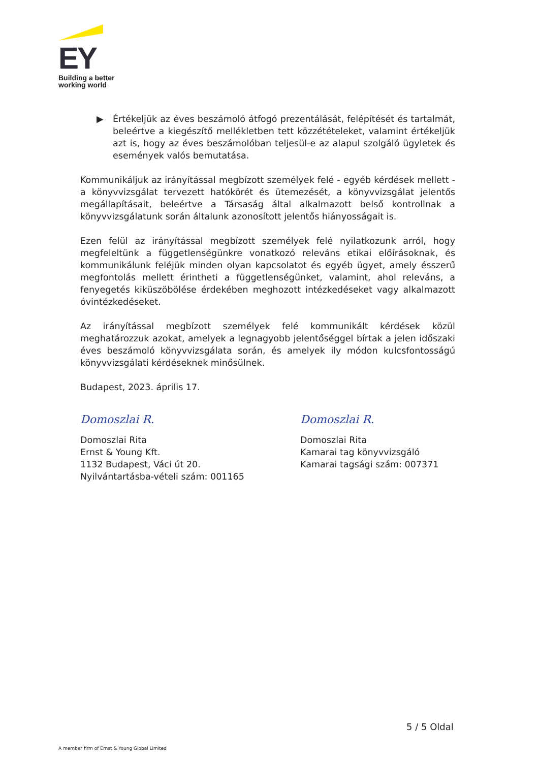EY
Building a better
working world
▶ Értékeljük az éves beszámoló átfogó prezentálását, felépítését és tartalmát, beleértve a kiegészítő mellékletben tett közzétételeket, valamint értékeljük azt is, hogy az éves beszámolóban teljesül-e az alapul szolgáló ügyletek és események valós bemutatása.
Kommunikáljuk az irányítással megbízott személyek felé - egyéb kérdések mellett - a könyvvizsgálat tervezett hatókörét és ütemezését, a könyvvizsgálat jelentős megállapításait, beleértve a Társaság által alkalmazott belső kontrollnak a könyvvizsgálatunk során általunk azonosított jelentős hiányosságait is.
Ezen felül az irányítással megbízott személyek felé nyilatkozunk arról, hogy megfeleltünk a függetlenségünkre vonatkozó releváns etikai előírásoknak, és kommunikálunk feléjük minden olyan kapcsolatot és egyéb ügyet, amely ésszerű megfontolás mellett érintheti a függetlenségünket, valamint, ahol releváns, a fenyegetés kiküszöbölése érdekében meghozott intézkedéseket vagy alkalmazott óvintézkedéseket.
Az irányítással megbízott személyek felé kommunikált kérdések közül meghatározzuk azokat, amelyek a legnagyobb jelentőséggel bírtak a jelen időszaki éves beszámoló könyvvizsgálata során, és amelyek ily módon kulcsfontosságú könyvvizsgálati kérdéseknek minősülnek.
Budapest, 2023. április 17.
Domoszlai R.
Domoszlai Rita
Ernst & Young Kft.
1132 Budapest, Váci út 20.
Nyilvántartásba-vételi szám: 001165
Domoszlai R.
Domoszlai Rita
Kamarai tag könyvvizsgáló
Kamarai tagsági szám: 007371
5 / 5 Oldal
A member firm of Ernst & Young Global Limited